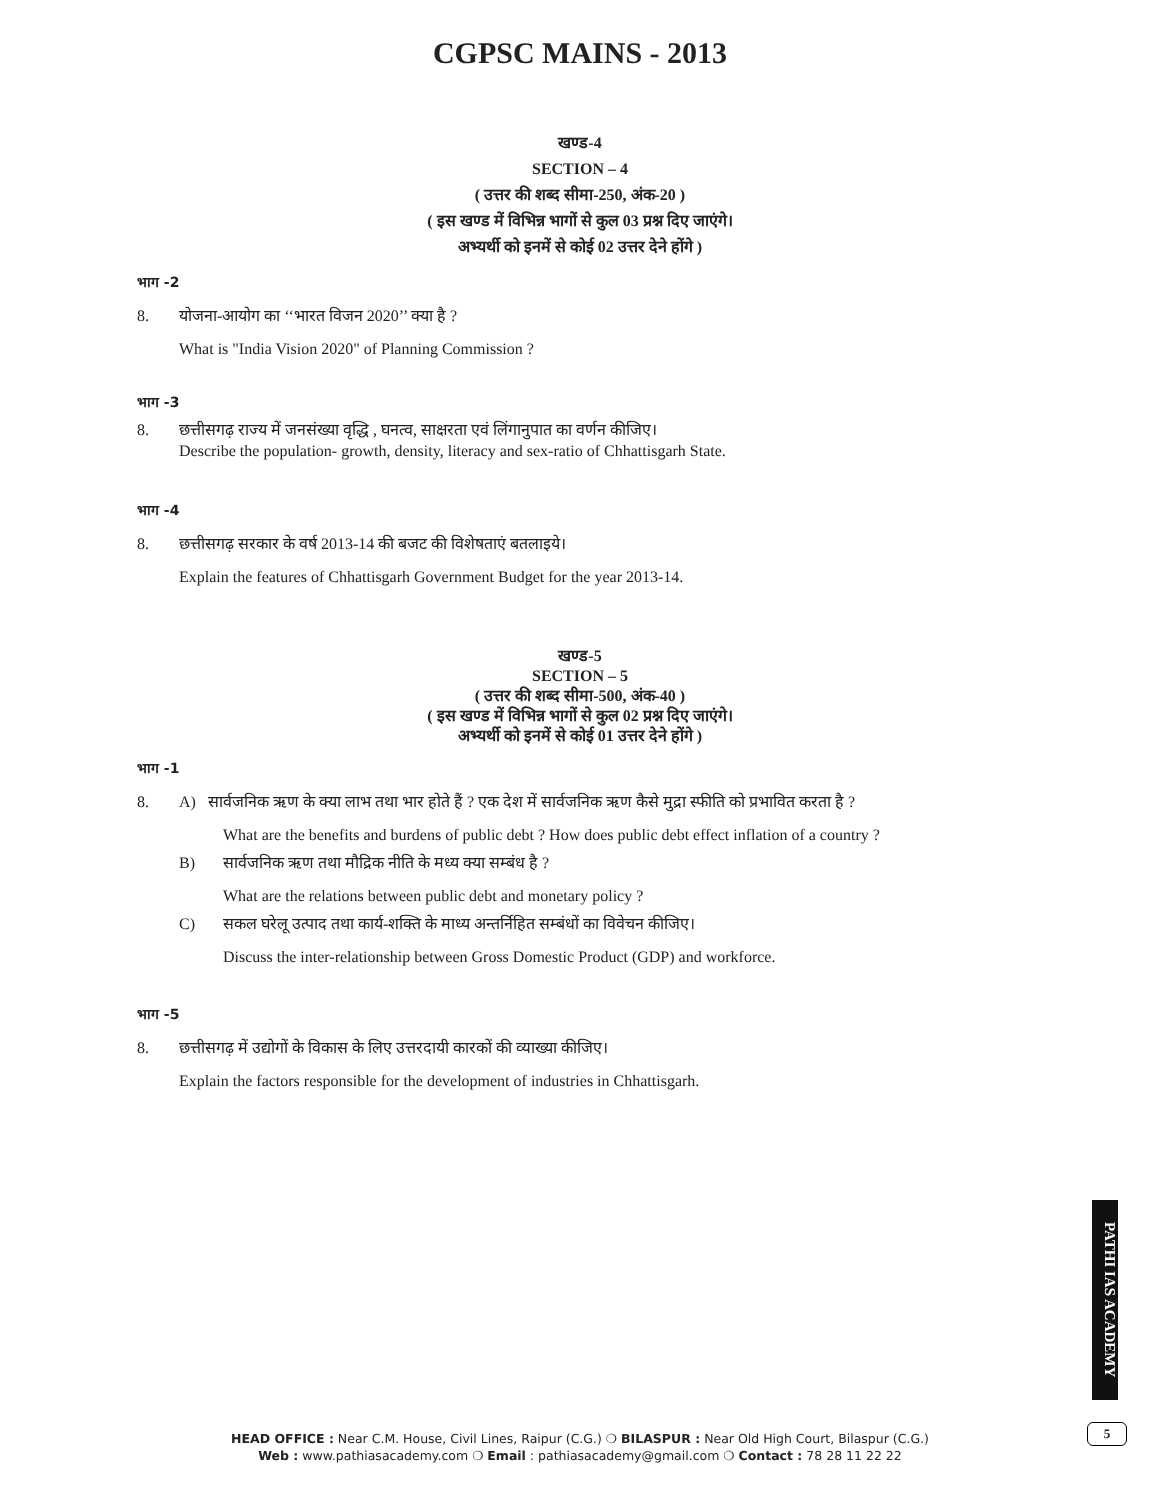CGPSC MAINS - 2013
खण्ड-4
SECTION – 4
( उत्तर की शब्द सीमा-250, अंक-20 )
( इस खण्ड में विभिन्न भागों से कुल 03 प्रश्न दिए जाएंगे।
अभ्यर्थी को इनमें से कोई 02 उत्तर देने होंगे )
भाग -2
8. योजना-आयोग का ‘‘भारत विजन 2020’’ क्या है ?
What is "India Vision 2020" of Planning Commission ?
भाग -3
8. छत्तीसगढ़ राज्य में जनसंख्या वृद्धि , घनत्व, साक्षरता एवं लिंगानुपात का वर्णन कीजिए।
Describe the population- growth, density, literacy and sex-ratio of Chhattisgarh State.
भाग -4
8. छत्तीसगढ़ सरकार के वर्ष 2013-14 की बजट की विशेषताएं बतलाइये।
Explain the features of Chhattisgarh Government Budget for the year 2013-14.
खण्ड-5
SECTION – 5
( उत्तर की शब्द सीमा-500, अंक-40 )
( इस खण्ड में विभिन्न भागों से कुल 02 प्रश्न दिए जाएंगे।
अभ्यर्थी को इनमें से कोई 01 उत्तर देने होंगे )
भाग -1
8. A) सार्वजनिक ऋण के क्या लाभ तथा भार होते हैं ? एक देश में सार्वजनिक ऋण कैसे मुद्रा स्फीति को प्रभावित करता है ?
What are the benefits and burdens of public debt ? How does public debt effect inflation of a country ?
B) सार्वजनिक ऋण तथा मौद्रिक नीति के मध्य क्या सम्बंध है ?
What are the relations between public debt and monetary policy ?
C) सकल घरेलू उत्पाद तथा कार्य-शक्ति के माध्य अन्तर्निहित सम्बंधों का विवेचन कीजिए।
Discuss the inter-relationship between Gross Domestic Product (GDP) and workforce.
भाग -5
8. छत्तीसगढ़ में उद्योगों के विकास के लिए उत्तरदायी कारकों की व्याख्या कीजिए।
Explain the factors responsible for the development of industries in Chhattisgarh.
PATHI IAS ACADEMY
5
HEAD OFFICE : Near C.M. House, Civil Lines, Raipur (C.G.) ❍ BILASPUR : Near Old High Court, Bilaspur (C.G.)
Web : www.pathiasacademy.com ❍ Email : pathiasacademy@gmail.com ❍ Contact : 78 28 11 22 22